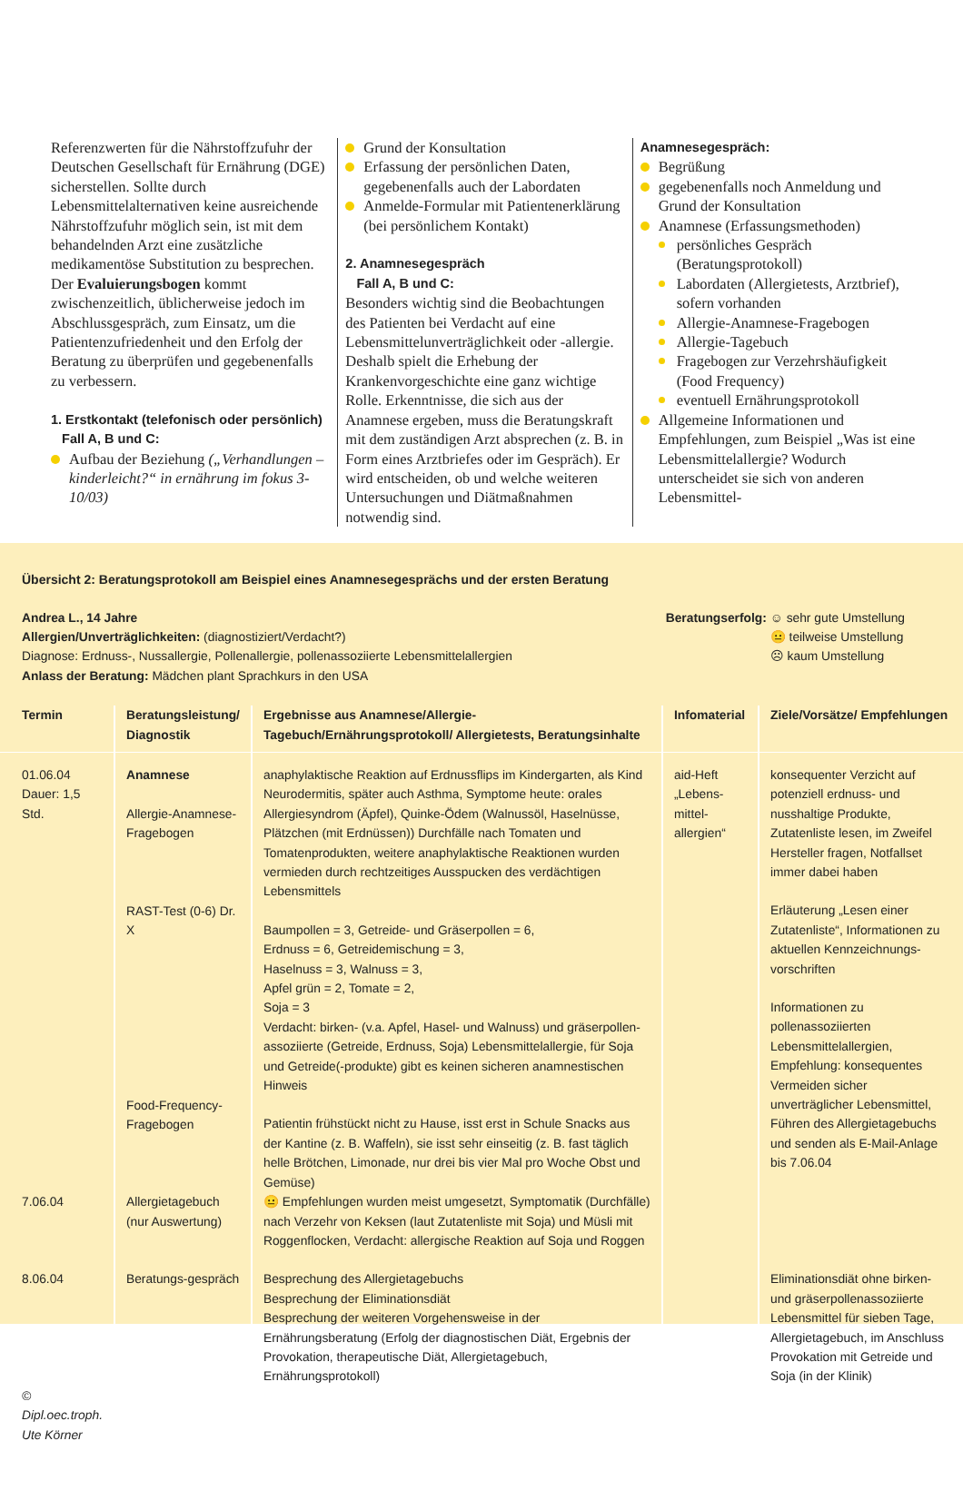Referenzwerten für die Nährstoffzufuhr der Deutschen Gesellschaft für Ernährung (DGE) sicherstellen. Sollte durch Lebensmittelalternativen keine ausreichende Nährstoffzufuhr möglich sein, ist mit dem behandelnden Arzt eine zusätzliche medikamentöse Substitution zu besprechen.
Der Evaluierungsbogen kommt zwischenzeitlich, üblicherweise jedoch im Abschlussgespräch, zum Einsatz, um die Patientenzufriedenheit und den Erfolg der Beratung zu überprüfen und gegebenenfalls zu verbessern.
1. Erstkontakt (telefonisch oder persönlich)
Fall A, B und C:
Aufbau der Beziehung („Verhandlungen – kinderleicht?“ in ernährung im fokus 3-10/03)
Grund der Konsultation
Erfassung der persönlichen Daten, gegebenenfalls auch der Labordaten
Anmelde-Formular mit Patientenerklärung (bei persönlichem Kontakt)
2. Anamnesegespräch
Fall A, B und C:
Besonders wichtig sind die Beobachtungen des Patienten bei Verdacht auf eine Lebensmittelunverträglichkeit oder -allergie. Deshalb spielt die Erhebung der Krankenvorgeschichte eine ganz wichtige Rolle. Erkenntnisse, die sich aus der Anamnese ergeben, muss die Beratungskraft mit dem zuständigen Arzt absprechen (z. B. in Form eines Arztbriefes oder im Gespräch). Er wird entscheiden, ob und welche weiteren Untersuchungen und Diätmaßnahmen notwendig sind.
Anamnesegespräch:
Begrüßung
gegebenenfalls noch Anmeldung und Grund der Konsultation
Anamnese (Erfassungsmethoden)
persönliches Gespräch (Beratungsprotokoll)
Labordaten (Allergietests, Arztbrief), sofern vorhanden
Allergie-Anamnese-Fragebogen
Allergie-Tagebuch
Fragebogen zur Verzehrshäufigkeit (Food Frequency)
eventuell Ernährungsprotokoll
Allgemeine Informationen und Empfehlungen, zum Beispiel „Was ist eine Lebensmittelallergie? Wodurch unterscheidet sie sich von anderen Lebensmittel-
Übersicht 2: Beratungsprotokoll am Beispiel eines Anamnesegesprächs und der ersten Beratung
Andrea L., 14 Jahre
Allergien/Unverträglichkeiten: (diagnostiziert/Verdacht?)
Diagnose: Erdnuss-, Nussallergie, Pollenallergie, pollenassoziierte Lebensmittelallergien
Anlass der Beratung: Mädchen plant Sprachkurs in den USA
Beratungserfolg: ☺ sehr gute Umstellung
😐 teilweise Umstellung
☹ kaum Umstellung
| Termin | Beratungsleistung/ Diagnostik | Ergebnisse aus Anamnese/Allergie-Tagebuch/Ernährungsprotokoll/ Allergietests, Beratungsinhalte | Infomaterial | Ziele/Vorsätze/ Empfehlungen |
| --- | --- | --- | --- | --- |
| 01.06.04 Dauer: 1,5 Std. | Anamnese Allergie-Anamnese-Fragebogen RAST-Test (0-6) Dr. X Food-Frequency-Fragebogen | anaphylaktische Reaktion auf Erdnussflips im Kindergarten, als Kind Neurodermitis, später auch Asthma, Symptome heute: orales Allergiesyndrom (Äpfel), Quinke-Ödem (Walnussöl, Haselnüsse, Plätzchen (mit Erdnüssen)) Durchfälle nach Tomaten und Tomatenprodukten, weitere anaphylaktische Reaktionen wurden vermieden durch rechtzeitiges Ausspucken des verdächtigen Lebensmittels Baumpollen = 3, Getreide- und Gräserpollen = 6, Erdnuss = 6, Getreidemischung = 3, Haselnuss = 3, Walnuss = 3, Apfel grün = 2, Tomate = 2, Soja = 3 Verdacht: birken- (v.a. Apfel, Hasel- und Walnuss) und gräserpollen-assoziierte (Getreide, Erdnuss, Soja) Lebensmittelallergie, für Soja und Getreide(-produkte) gibt es keinen sicheren anamnestischen Hinweis Patientin frühstückt nicht zu Hause, isst erst in Schule Snacks aus der Kantine (z. B. Waffeln), sie isst sehr einseitig (z. B. fast täglich helle Brötchen, Limonade, nur drei bis vier Mal pro Woche Obst und Gemüse) | aid-Heft „Lebens-mittel-allergien“ | konsequenter Verzicht auf potenziell erdnuss- und nusshaltige Produkte, Zutatenliste lesen, im Zweifel Hersteller fragen, Notfallset immer dabei haben Erläuterung „Lesen einer Zutatenliste“, Informationen zu aktuellen Kennzeichnungs-vorschriften Informationen zu pollenassoziierten Lebensmittelallergien, Empfehlung: konsequentes Vermeiden sicher unverträglicher Lebensmittel, Führen des Allergietagebuchs und senden als E-Mail-Anlage bis 7.06.04 |
| 7.06.04 | Allergietagebuch (nur Auswertung) | 😐 Empfehlungen wurden meist umgesetzt, Symptomatik (Durchfälle) nach Verzehr von Keksen (laut Zutatenliste mit Soja) und Müsli mit Roggenflocken, Verdacht: allergische Reaktion auf Soja und Roggen | | |
| 8.06.04 © Dipl.oec.troph. Ute Körner | Beratungs-gespräch | Besprechung des Allergietagebuchs Besprechung der Eliminationsdiät Besprechung der weiteren Vorgehensweise in der Ernährungsberatung (Erfolg der diagnostischen Diät, Ergebnis der Provokation, therapeutische Diät, Allergietagebuch, Ernährungsprotokoll) | | Eliminationsdiät ohne birken- und gräserpollenassoziierte Lebensmittel für sieben Tage, Allergietagebuch, im Anschluss Provokation mit Getreide und Soja (in der Klinik) |